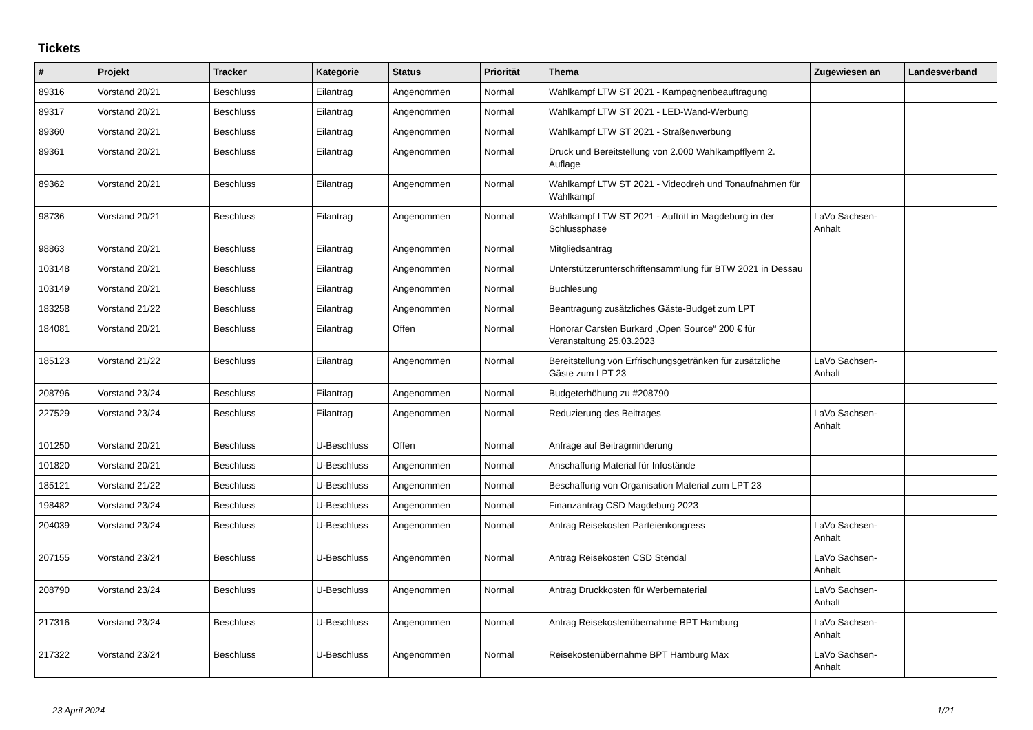Tickets
| # | Projekt | Tracker | Kategorie | Status | Priorität | Thema | Zugewiesen an | Landesverband |
| --- | --- | --- | --- | --- | --- | --- | --- | --- |
| 89316 | Vorstand 20/21 | Beschluss | Eilantrag | Angenommen | Normal | Wahlkampf LTW ST 2021 - Kampagnenbeauftragung | | |
| 89317 | Vorstand 20/21 | Beschluss | Eilantrag | Angenommen | Normal | Wahlkampf LTW ST 2021 - LED-Wand-Werbung | | |
| 89360 | Vorstand 20/21 | Beschluss | Eilantrag | Angenommen | Normal | Wahlkampf LTW ST 2021 - Straßenwerbung | | |
| 89361 | Vorstand 20/21 | Beschluss | Eilantrag | Angenommen | Normal | Druck und Bereitstellung von 2.000 Wahlkampfflyern 2. Auflage | | |
| 89362 | Vorstand 20/21 | Beschluss | Eilantrag | Angenommen | Normal | Wahlkampf LTW ST 2021 - Videodreh und Tonaufnahmen für Wahlkampf | | |
| 98736 | Vorstand 20/21 | Beschluss | Eilantrag | Angenommen | Normal | Wahlkampf LTW ST 2021 - Auftritt in Magdeburg in der Schlussphase | LaVo Sachsen-Anhalt | |
| 98863 | Vorstand 20/21 | Beschluss | Eilantrag | Angenommen | Normal | Mitgliedsantrag | | |
| 103148 | Vorstand 20/21 | Beschluss | Eilantrag | Angenommen | Normal | Unterstützerunterschriftensammlung für BTW 2021 in Dessau | | |
| 103149 | Vorstand 20/21 | Beschluss | Eilantrag | Angenommen | Normal | Buchlesung | | |
| 183258 | Vorstand 21/22 | Beschluss | Eilantrag | Angenommen | Normal | Beantragung zusätzliches Gäste-Budget zum LPT | | |
| 184081 | Vorstand 20/21 | Beschluss | Eilantrag | Offen | Normal | Honorar Carsten Burkard „Open Source“ 200 € für Veranstaltung 25.03.2023 | | |
| 185123 | Vorstand 21/22 | Beschluss | Eilantrag | Angenommen | Normal | Bereitstellung von Erfrischungsgetränken für zusätzliche Gäste zum LPT 23 | LaVo Sachsen-Anhalt | |
| 208796 | Vorstand 23/24 | Beschluss | Eilantrag | Angenommen | Normal | Budgeterhöhung zu #208790 | | |
| 227529 | Vorstand 23/24 | Beschluss | Eilantrag | Angenommen | Normal | Reduzierung des Beitrages | LaVo Sachsen-Anhalt | |
| 101250 | Vorstand 20/21 | Beschluss | U-Beschluss | Offen | Normal | Anfrage auf Beitragminderung | | |
| 101820 | Vorstand 20/21 | Beschluss | U-Beschluss | Angenommen | Normal | Anschaffung Material für Infostände | | |
| 185121 | Vorstand 21/22 | Beschluss | U-Beschluss | Angenommen | Normal | Beschaffung von Organisation Material zum LPT 23 | | |
| 198482 | Vorstand 23/24 | Beschluss | U-Beschluss | Angenommen | Normal | Finanzantrag CSD Magdeburg 2023 | | |
| 204039 | Vorstand 23/24 | Beschluss | U-Beschluss | Angenommen | Normal | Antrag Reisekosten Parteienkongress | LaVo Sachsen-Anhalt | |
| 207155 | Vorstand 23/24 | Beschluss | U-Beschluss | Angenommen | Normal | Antrag Reisekosten CSD Stendal | LaVo Sachsen-Anhalt | |
| 208790 | Vorstand 23/24 | Beschluss | U-Beschluss | Angenommen | Normal | Antrag Druckkosten für Werbematerial | LaVo Sachsen-Anhalt | |
| 217316 | Vorstand 23/24 | Beschluss | U-Beschluss | Angenommen | Normal | Antrag Reisekostenübernahme BPT Hamburg | LaVo Sachsen-Anhalt | |
| 217322 | Vorstand 23/24 | Beschluss | U-Beschluss | Angenommen | Normal | Reisekostenübernahme BPT Hamburg Max | LaVo Sachsen-Anhalt | |
23 April 2024 1/21